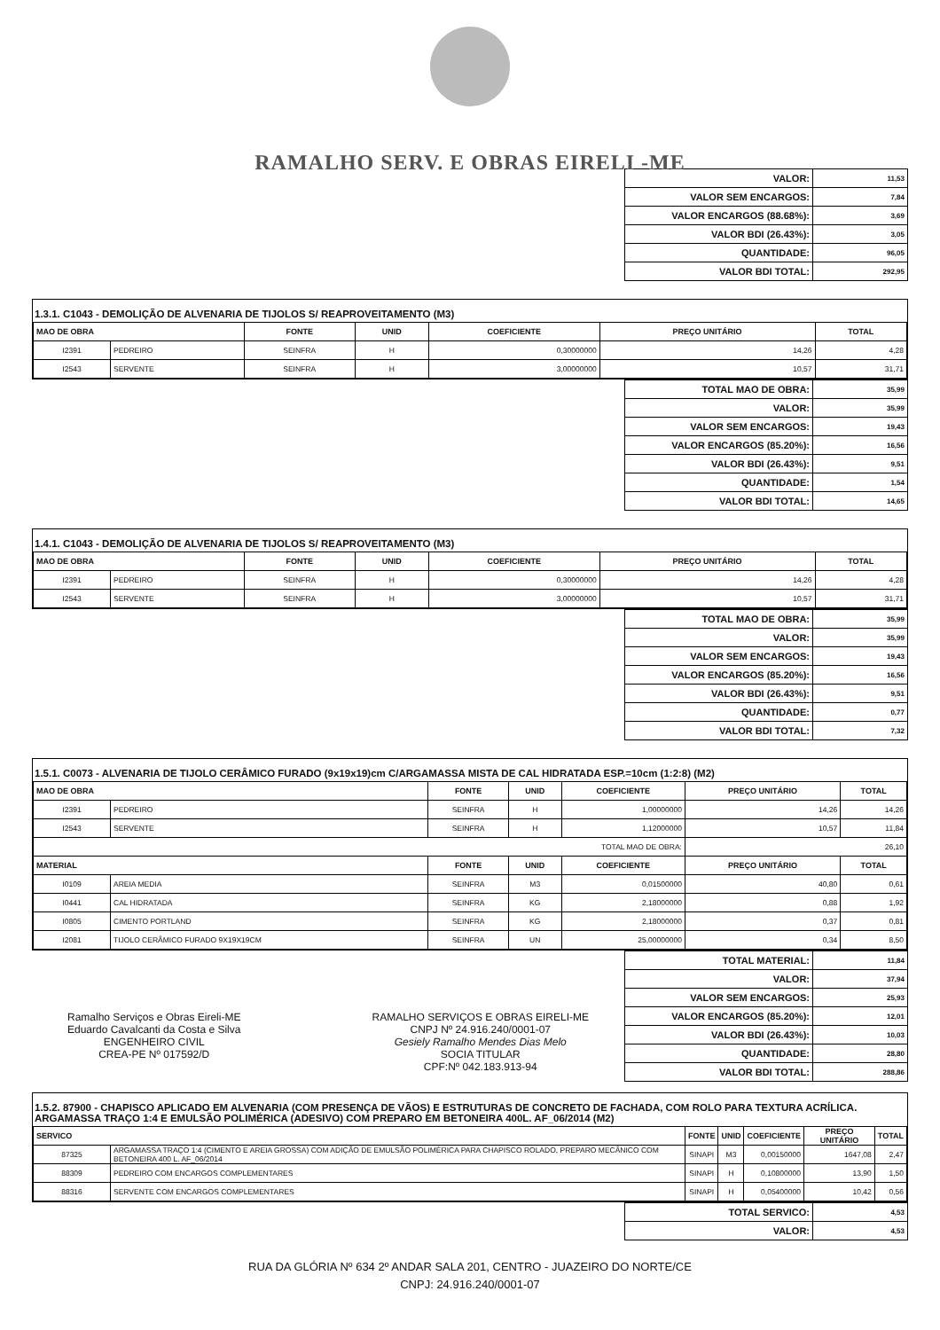RAMALHO SERV. E OBRAS EIRELI -ME
| VALOR: | 11,53 |
| VALOR SEM ENCARGOS: | 7,84 |
| VALOR ENCARGOS (88.68%): | 3,69 |
| VALOR BDI (26.43%): | 3,05 |
| QUANTIDADE: | 96,05 |
| VALOR BDI TOTAL: | 292,95 |
1.3.1. C1043 - DEMOLIÇÃO DE ALVENARIA DE TIJOLOS S/ REAPROVEITAMENTO (M3)
| MAO DE OBRA | | FONTE | UNID | COEFICIENTE | PREÇO UNITÁRIO | TOTAL |
| --- | --- | --- | --- | --- | --- | --- |
| I2391 | PEDREIRO | SEINFRA | H | 0,30000000 | 14,26 | 4,28 |
| I2543 | SERVENTE | SEINFRA | H | 3,00000000 | 10,57 | 31,71 |
| TOTAL MAO DE OBRA: | 35,99 |
| VALOR: | 35,99 |
| VALOR SEM ENCARGOS: | 19,43 |
| VALOR ENCARGOS (85.20%): | 16,56 |
| VALOR BDI (26.43%): | 9,51 |
| QUANTIDADE: | 1,54 |
| VALOR BDI TOTAL: | 14,65 |
1.4.1. C1043 - DEMOLIÇÃO DE ALVENARIA DE TIJOLOS S/ REAPROVEITAMENTO (M3)
| MAO DE OBRA | | FONTE | UNID | COEFICIENTE | PREÇO UNITÁRIO | TOTAL |
| --- | --- | --- | --- | --- | --- | --- |
| I2391 | PEDREIRO | SEINFRA | H | 0,30000000 | 14,26 | 4,28 |
| I2543 | SERVENTE | SEINFRA | H | 3,00000000 | 10,57 | 31,71 |
| TOTAL MAO DE OBRA: | 35,99 |
| VALOR: | 35,99 |
| VALOR SEM ENCARGOS: | 19,43 |
| VALOR ENCARGOS (85.20%): | 16,56 |
| VALOR BDI (26.43%): | 9,51 |
| QUANTIDADE: | 0,77 |
| VALOR BDI TOTAL: | 7,32 |
1.5.1. C0073 - ALVENARIA DE TIJOLO CERÂMICO FURADO (9x19x19)cm C/ARGAMASSA MISTA DE CAL HIDRATADA ESP.=10cm (1:2:8) (M2)
| MAO DE OBRA | | FONTE | UNID | COEFICIENTE | PREÇO UNITÁRIO | TOTAL |
| --- | --- | --- | --- | --- | --- | --- |
| I2391 | PEDREIRO | SEINFRA | H | 1,00000000 | 14,26 | 14,26 |
| I2543 | SERVENTE | SEINFRA | H | 1,12000000 | 10,57 | 11,84 |
| TOTAL MAO DE OBRA: | | | | | 26,10 | |
| MATERIAL | | FONTE | UNID | COEFICIENTE | PREÇO UNITÁRIO | TOTAL |
| I0109 | AREIA MEDIA | SEINFRA | M3 | 0,01500000 | 40,80 | 0,61 |
| I0441 | CAL HIDRATADA | SEINFRA | KG | 2,18000000 | 0,88 | 1,92 |
| I0805 | CIMENTO PORTLAND | SEINFRA | KG | 2,18000000 | 0,37 | 0,81 |
| I2081 | TIJOLO CERÂMICO FURADO 9X19X19CM | SEINFRA | UN | 25,00000000 | 0,34 | 8,50 |
Ramalho Serviços e Obras Eireli-ME
Eduardo Cavalcanti da Costa e Silva
ENGENHEIRO CIVIL
CREA-PE Nº 017592/D
RAMALHO SERVIÇOS E OBRAS EIRELI-ME
CNPJ Nº 24.916.240/0001-07
Gesiely Ramalho Mendes Dias Melo
SOCIA TITULAR
CPF:Nº 042.183.913-94
| TOTAL MATERIAL: | 11,84 |
| VALOR: | 37,94 |
| VALOR SEM ENCARGOS: | 25,93 |
| VALOR ENCARGOS (85.20%): | 12,01 |
| VALOR BDI (26.43%): | 10,03 |
| QUANTIDADE: | 28,80 |
| VALOR BDI TOTAL: | 288,86 |
1.5.2. 87900 - CHAPISCO APLICADO EM ALVENARIA (COM PRESENÇA DE VÃOS) E ESTRUTURAS DE CONCRETO DE FACHADA, COM ROLO PARA TEXTURA ACRÍLICA. ARGAMASSA TRAÇO 1:4 E EMULSÃO POLIMÉRICA (ADESIVO) COM PREPARO EM BETONEIRA 400L. AF_06/2014 (M2)
| SERVICO | | FONTE | UNID | COEFICIENTE | PREÇO UNITÁRIO | TOTAL |
| --- | --- | --- | --- | --- | --- | --- |
| 87325 | ARGAMASSA TRAÇO 1:4 (CIMENTO E AREIA GROSSA) COM ADIÇÃO DE EMULSÃO POLIMÉRICA PARA CHAPISCO ROLADO, PREPARO MECÂNICO COM BETONEIRA 400 L. AF_06/2014 | SINAPI | M3 | 0,00150000 | 1647,08 | 2,47 |
| 88309 | PEDREIRO COM ENCARGOS COMPLEMENTARES | SINAPI | H | 0,10800000 | 13,90 | 1,50 |
| 88316 | SERVENTE COM ENCARGOS COMPLEMENTARES | SINAPI | H | 0,05400000 | 10,42 | 0,56 |
| TOTAL SERVICO: | 4,53 |
| VALOR: | 4,53 |
RUA DA GLÓRIA Nº 634 2º ANDAR SALA 201, CENTRO - JUAZEIRO DO NORTE/CE
CNPJ: 24.916.240/0001-07